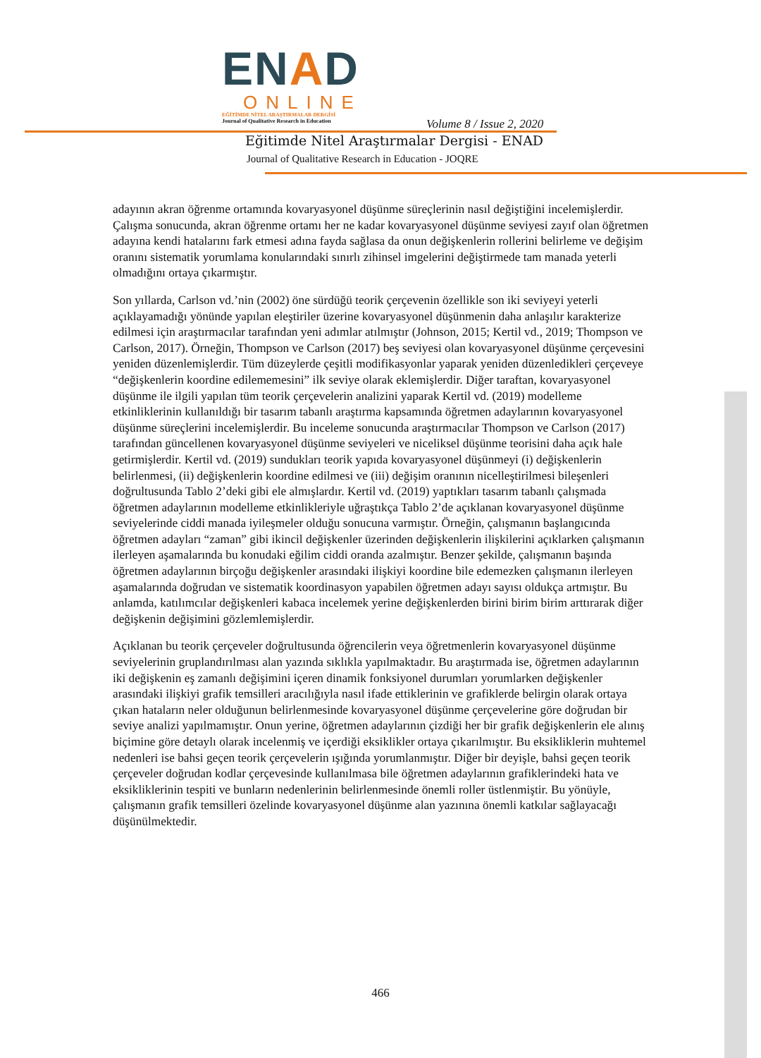ENAD
ONLINE
EĞİTİMDE NİTEL ARAŞTIRMALAR DERGİSİ
Journal of Qualitative Research in Education
Volume 8 / Issue 2, 2020
Eğitimde Nitel Araştırmalar Dergisi - ENAD
Journal of Qualitative Research in Education - JOQRE
adayının akran öğrenme ortamında kovaryasyonel düşünme süreçlerinin nasıl değiştiğini incelemişlerdir. Çalışma sonucunda, akran öğrenme ortamı her ne kadar kovaryasyonel düşünme seviyesi zayıf olan öğretmen adayına kendi hatalarını fark etmesi adına fayda sağlasa da onun değişkenlerin rollerini belirleme ve değişim oranını sistematik yorumlama konularındaki sınırlı zihinsel imgelerini değiştirmede tam manada yeterli olmadığını ortaya çıkarmıştır.
Son yıllarda, Carlson vd.’nin (2002) öne sürdüğü teorik çerçevenin özellikle son iki seviyeyi yeterli açıklayamadığı yönünde yapılan eleştiriler üzerine kovaryasyonel düşünmenin daha anlaşılır karakterize edilmesi için araştırmacılar tarafından yeni adımlar atılmıştır (Johnson, 2015; Kertil vd., 2019; Thompson ve Carlson, 2017). Örneğin, Thompson ve Carlson (2017) beş seviyesi olan kovaryasyonel düşünme çerçevesini yeniden düzenlemişlerdir. Tüm düzeylerde çeşitli modifikasyonlar yaparak yeniden düzenledikleri çerçeveye “değişkenlerin koordine edilememesini” ilk seviye olarak eklemişlerdir. Diğer taraftan, kovaryasyonel düşünme ile ilgili yapılan tüm teorik çerçevelerin analizini yaparak Kertil vd. (2019) modelleme etkinliklerinin kullanıldığı bir tasarım tabanlı araştırma kapsamında öğretmen adaylarının kovaryasyonel düşünme süreçlerini incelemişlerdir. Bu inceleme sonucunda araştırmacılar Thompson ve Carlson (2017) tarafından güncellenen kovaryasyonel düşünme seviyeleri ve niceliksel düşünme teorisini daha açık hale getirmişlerdir. Kertil vd. (2019) sundukları teorik yapıda kovaryasyonel düşünmeyi (i) değişkenlerin belirlenmesi, (ii) değişkenlerin koordine edilmesi ve (iii) değişim oranının nicelleştirilmesi bileşenleri doğrultusunda Tablo 2’deki gibi ele almışlardır. Kertil vd. (2019) yaptıkları tasarım tabanlı çalışmada öğretmen adaylarının modelleme etkinlikleriyle uğraştıkça Tablo 2’de açıklanan kovaryasyonel düşünme seviyelerinde ciddi manada iyileşmeler olduğu sonucuna varmıştır. Örneğin, çalışmanın başlangıcında öğretmen adayları “zaman” gibi ikincil değişkenler üzerinden değişkenlerin ilişkilerini açıklarken çalışmanın ilerleyen aşamalarında bu konudaki eğilim ciddi oranda azalmıştır. Benzer şekilde, çalışmanın başında öğretmen adaylarının birçoğu değişkenler arasındaki ilişkiyi koordine bile edemezken çalışmanın ilerleyen aşamalarında doğrudan ve sistematik koordinasyon yapabilen öğretmen adayı sayısı oldukça artmıştır. Bu anlamda, katılımcılar değişkenleri kabaca incelemek yerine değişkenlerden birini birim birim arttırarak diğer değişkenin değişimini gözlemlemişlerdir.
Açıklanan bu teorik çerçeveler doğrultusunda öğrencilerin veya öğretmenlerin kovaryasyonel düşünme seviyelerinin gruplandırılması alan yazında sıklıkla yapılmaktadır. Bu araştırmada ise, öğretmen adaylarının iki değişkenin eş zamanlı değişimini içeren dinamik fonksiyonel durumları yorumlarken değişkenler arasındaki ilişkiyi grafik temsilleri aracılığıyla nasıl ifade ettiklerinin ve grafiklerde belirgin olarak ortaya çıkan hataların neler olduğunun belirlenmesinde kovaryasyonel düşünme çerçevelerine göre doğrudan bir seviye analizi yapılmamıştır. Onun yerine, öğretmen adaylarının çizdiği her bir grafik değişkenlerin ele alınış biçimine göre detaylı olarak incelenmiş ve içerdiği eksiklikler ortaya çıkarılmıştır. Bu eksikliklerin muhtemel nedenleri ise bahsi geçen teorik çerçevelerin ışığında yorumlanmıştır. Diğer bir deyişle, bahsi geçen teorik çerçeveler doğrudan kodlar çerçevesinde kullanılmasa bile öğretmen adaylarının grafiklerindeki hata ve eksikliklerinin tespiti ve bunların nedenlerinin belirlenmesinde önemli roller üstlenmiştir. Bu yönüyle, çalışmanın grafik temsilleri özelinde kovaryasyonel düşünme alan yazınına önemli katkılar sağlayacağı düşünülmektedir.
466